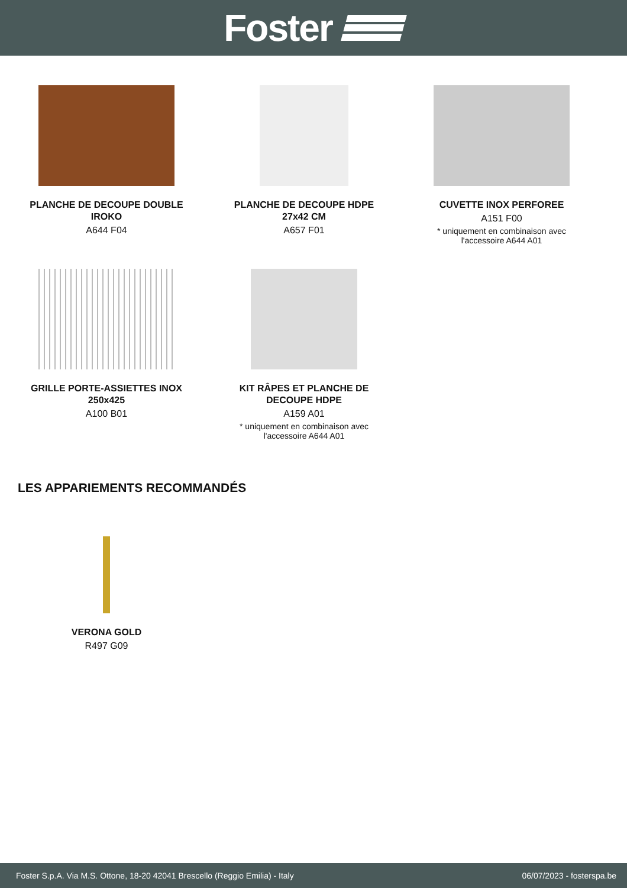Foster
PLANCHE DE DECOUPE DOUBLE
IROKO
A644 F04
PLANCHE DE DECOUPE HDPE
27x42 CM
A657 F01
CUVETTE INOX PERFOREE
A151 F00
* uniquement en combinaison avec
l'accessoire A644 A01
GRILLE PORTE-ASSIETTES INOX
250x425
A100 B01
KIT RÂPES ET PLANCHE DE
DECOUPE HDPE
A159 A01
* uniquement en combinaison avec
l'accessoire A644 A01
LES APPARIEMENTS RECOMMANDÉS
VERONA GOLD
R497 G09
Foster S.p.A. Via M.S. Ottone, 18-20 42041 Brescello (Reggio Emilia) - Italy 06/07/2023 - fosterspa.be